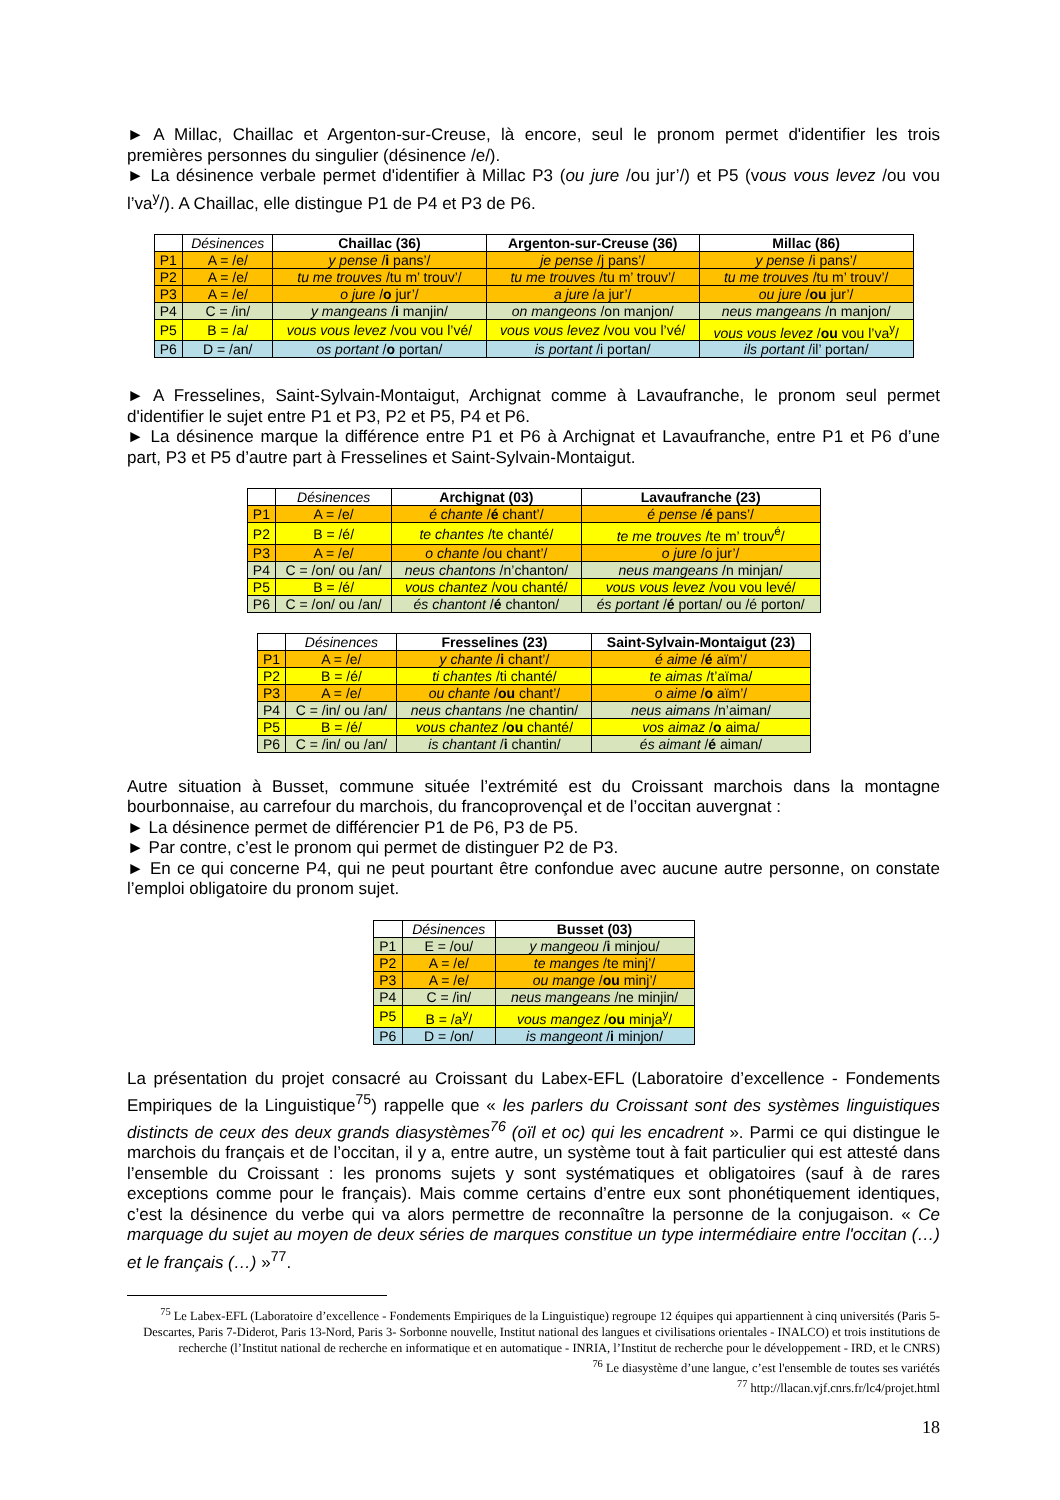► A Millac, Chaillac et Argenton-sur-Creuse, là encore, seul le pronom permet d'identifier les trois premières personnes du singulier (désinence /e/).
► La désinence verbale permet d'identifier à Millac P3 (ou jure /ou jur’/) et P5 (vous vous levez /ou vou l’va<sup>y</sup>/). A Chaillac, elle distingue P1 de P4 et P3 de P6.
| | Désinences | Chaillac (36) | Argenton-sur-Creuse (36) | Millac (86) |
| P1 | A = /e/ | y pense / i pans’/ | je pense /j pans’/ | y pense /i pans’/ |
| P2 | A = /e/ | tu me trouves /tu m’ trouv’/ | tu me trouves /tu m’ trouv’/ | tu me trouves /tu m’ trouv’/ |
| P3 | A = /e/ | o jure / o jur’/ | a jure /a jur’/ | ou jure / ou jur’/ |
| P4 | C = /in/ | y mangeans / i manjin/ | on mangeons /on manjon/ | neus mangeans /n manjon/ |
| P5 | B = /a/ | vous vous levez /vou vou l’vé/ | vous vous levez /vou vou l’vé/ | vous vous levez / ou vou l’va<sup>y</sup>/ |
| P6 | D = /an/ | os portant / o portan/ | is portant /i portan/ | ils portant /il’ portan/ |
► A Fresselines, Saint-Sylvain-Montaigut, Archignat comme à Lavaufranche, le pronom seul permet d'identifier le sujet entre P1 et P3, P2 et P5, P4 et P6.
► La désinence marque la différence entre P1 et P6 à Archignat et Lavaufranche, entre P1 et P6 d’une part, P3 et P5 d’autre part à Fresselines et Saint-Sylvain-Montaigut.
| | Désinences | Archignat (03) | Lavaufranche (23) |
| P1 | A = /e/ | é chante / é chant’/ | é pense / é pans’/ |
| P2 | B = /é/ | te chantes /te chanté/ | te me trouves /te m’ trouv<sup>é</sup>/ |
| P3 | A = /e/ | o chante /ou chant’/ | o jure /o jur’/ |
| P4 | C = /on/ ou /an/ | neus chantons /n’chanton/ | neus mangeans /n minjan/ |
| P5 | B = /é/ | vous chantez /vou chanté/ | vous vous levez /vou vou levé/ |
| P6 | C = /on/ ou /an/ | és chantont / é chanton/ | és portant / é portan/ ou /é porton/ |
| | Désinences | Fresselines (23) | Saint-Sylvain-Montaigut (23) |
| P1 | A = /e/ | y chante / i chant’/ | é aime / é aïm’/ |
| P2 | B = /é/ | ti chantes /ti chanté/ | te aimas /t’aïma/ |
| P3 | A = /e/ | ou chante / ou chant’/ | o aime / o aïm’/ |
| P4 | C = /in/ ou /an/ | neus chantans /ne chantin/ | neus aimans /n’aiman/ |
| P5 | B = /é/ | vous chantez / ou chanté/ | vos aimaz / o aima/ |
| P6 | C = /in/ ou /an/ | is chantant / i chantin/ | és aimant / é aiman/ |
Autre situation à Busset, commune située l’extrémité est du Croissant marchois dans la montagne bourbonnaise, au carrefour du marchois, du francoprovençal et de l’occitan auvergnat :
► La désinence permet de différencier P1 de P6, P3 de P5.
► Par contre, c’est le pronom qui permet de distinguer P2 de P3.
► En ce qui concerne P4, qui ne peut pourtant être confondue avec aucune autre personne, on constate l’emploi obligatoire du pronom sujet.
| | Désinences | Busset (03) |
| P1 | E = /ou/ | y mangeou / i minjou/ |
| P2 | A = /e/ | te manges /te minj’/ |
| P3 | A = /e/ | ou mange / ou minj’/ |
| P4 | C = /in/ | neus mangeans /ne minjin/ |
| P5 | B = /a<sup>y</sup>/ | vous mangez / ou minja<sup>y</sup>/ |
| P6 | D = /on/ | is mangeont / i minjon/ |
La présentation du projet consacré au Croissant du Labex-EFL (Laboratoire d’excellence - Fondements Empiriques de la Linguistique<sup>75</sup>) rappelle que « les parlers du Croissant sont des systèmes linguistiques distincts de ceux des deux grands diasystèmes<sup>76</sup> (oïl et oc) qui les encadrent ». Parmi ce qui distingue le marchois du français et de l’occitan, il y a, entre autre, un système tout à fait particulier qui est attesté dans l’ensemble du Croissant : les pronoms sujets y sont systématiques et obligatoires (sauf à de rares exceptions comme pour le français). Mais comme certains d’entre eux sont phonétiquement identiques, c’est la désinence du verbe qui va alors permettre de reconnaître la personne de la conjugaison. « Ce marquage du sujet au moyen de deux séries de marques constitue un type intermédiaire entre l'occitan (…) et le français (…) »<sup>77</sup>.
<sup>75</sup> Le Labex-EFL (Laboratoire d’excellence - Fondements Empiriques de la Linguistique) regroupe 12 équipes qui appartiennent à cinq universités (Paris 5-Descartes, Paris 7-Diderot, Paris 13-Nord, Paris 3- Sorbonne nouvelle, Institut national des langues et civilisations orientales - INALCO) et trois institutions de recherche (l’Institut national de recherche en informatique et en automatique - INRIA, l’Institut de recherche pour le développement - IRD, et le CNRS)
<sup>76</sup> Le diasystème d’une langue, c’est l'ensemble de toutes ses variétés
<sup>77</sup> http://llacan.vjf.cnrs.fr/lc4/projet.html
18